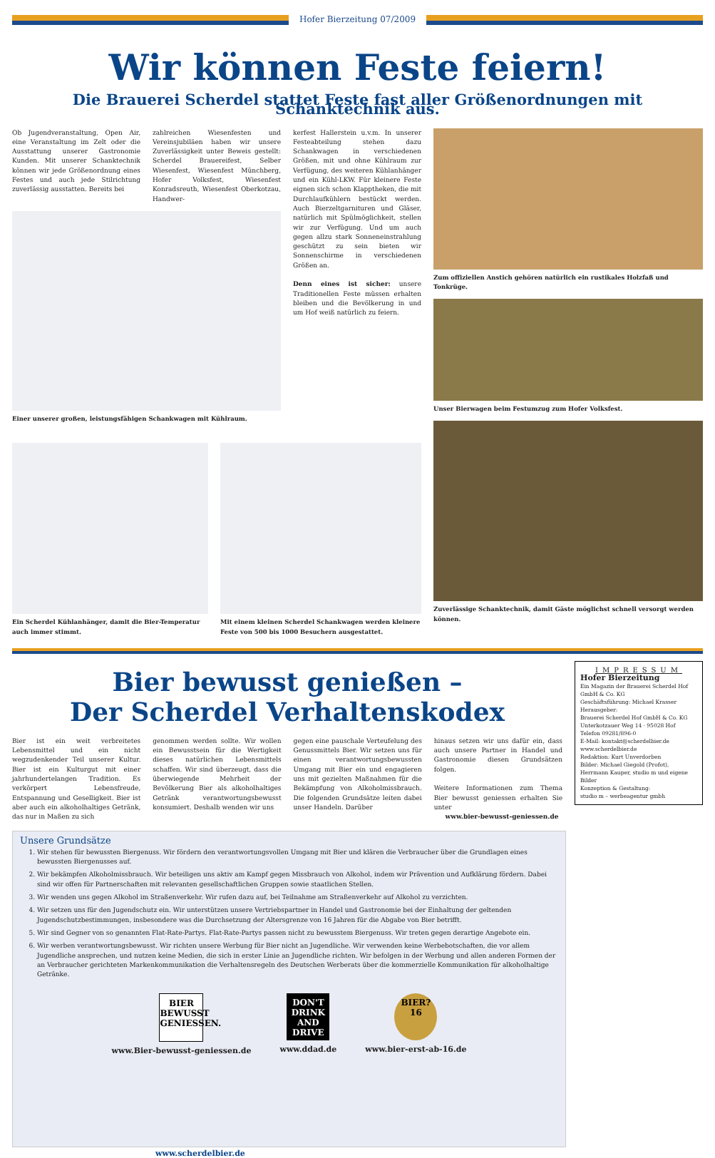Hofer Bierzeitung 07/2009
Wir können Feste feiern!
Die Brauerei Scherdel stattet Feste fast aller Größenordnungen mit Schanktechnik aus.
Ob Jugendveranstaltung, Open Air, eine Veranstaltung im Zelt oder die Ausstattung unserer Gastronomie Kunden. Mit unserer Schanktechnik können wir jede Größenordnung eines Festes und auch jede Stilrichtung zuverlässig ausstatten. Bereits bei
zahlreichen Wiesenfesten und Vereinsjubiläen haben wir unsere Zuverlässigkeit unter Beweis gestellt: Scherdel Brauereifest, Selber Wiesenfest, Wiesenfest Münchberg, Hofer Volksfest, Wiesenfest Konradsreuth, Wiesenfest Oberkotzau, Handwer-
Einer unserer großen, leistungsfähigen Schankwagen mit Kühlraum.
kerfest Hallerstein u.v.m. In unserer Festeabteilung stehen dazu Schankwagen in verschiedenen Größen, mit und ohne Kühlraum zur Verfügung, des weiteren Kühlanhänger und ein Kühl-LKW. Für kleinere Feste eignen sich schon Klapptheken, die mit Durchlaufkühlern bestückt werden. Auch Bierzeltgarnituren und Gläser, natürlich mit Spülmöglichkeit, stellen wir zur Verfügung. Und um auch gegen allzu stark Sonneneinstrahlung geschützt zu sein bieten wir Sonnenschirme in verschiedenen Größen an.
Denn eines ist sicher: unsere Traditionellen Feste müssen erhalten bleiben und die Bevölkerung in und um Hof weiß natürlich zu feiern.
Zum offiziellen Anstich gehören natürlich ein rustikales Holzfaß und Tonkrüge.
Unser Bierwagen beim Festumzug zum Hofer Volksfest.
Zuverlässige Schanktechnik, damit Gäste möglichst schnell versorgt werden können.
Ein Scherdel Kühlanhänger, damit die Bier-Temperatur auch immer stimmt.
Mit einem kleinen Scherdel Schankwagen werden kleinere Feste von 500 bis 1000 Besuchern ausgestattet.
Bier bewusst genießen –
Der Scherdel Verhaltenskodex
Bier ist ein weit verbreitetes Lebensmittel und ein nicht wegzudenkender Teil unserer Kultur. Bier ist ein Kulturgut mit einer jahrhundertelangen Tradition. Es verkörpert Lebensfreude, Entspannung und Geselligkeit. Bier ist aber auch ein alkoholhaltiges Getränk, das nur in Maßen zu sich
genommen werden sollte. Wir wollen ein Bewusstsein für die Wertigkeit dieses natürlichen Lebensmittels schaffen. Wir sind überzeugt, dass die überwiegende Mehrheit der Bevölkerung Bier als alkoholhaltiges Getränk verantwortungsbewusst konsumiert. Deshalb wenden wir uns
gegen eine pauschale Verteufelung des Genussmittels Bier. Wir setzen uns für einen verantwortungsbewussten Umgang mit Bier ein und engagieren uns mit gezielten Maßnahmen für die Bekämpfung von Alkoholmissbrauch. Die folgenden Grundsätze leiten dabei unser Handeln. Darüber
hinaus setzen wir uns dafür ein, dass auch unsere Partner in Handel und Gastronomie diesen Grundsätzen folgen.
Weitere Informationen zum Thema Bier bewusst geniessen erhalten Sie unter
www.bier-bewusst-geniessen.de
IMPRESSUM
Hofer Bierzeitung
Ein Magazin der Brauerei Scherdel Hof GmbH & Co. KG
Geschäftsführung: Michael Krasser
Herausgeber:
Brauerei Scherdel Hof GmbH & Co. KG
Unterkotzauer Weg 14 · 95028 Hof
Telefon 09281/896-0
E-Mail: kontakt@scherdelbier.de
www.scherdelbier.de
Redaktion: Kurt Unverdorben
Bilder: Michael Giegold (Profot), Herrmann Kauper, studio m und eigene Bilder
Konzeption & Gestaltung:
studio m – werbeagentur gmbh
Unsere Grundsätze
1. Wir stehen für bewussten Biergenuss. Wir fördern den verantwortungsvollen Umgang mit Bier und klären die Verbraucher über die Grundlagen eines bewussten Biergenusses auf.
2. Wir bekämpfen Alkoholmissbrauch. Wir beteiligen uns aktiv am Kampf gegen Missbrauch von Alkohol, indem wir Prävention und Aufklärung fördern. Dabei sind wir offen für Partnerschaften mit relevanten gesellschaftlichen Gruppen sowie staatlichen Stellen.
3. Wir wenden uns gegen Alkohol im Straßenverkehr. Wir rufen dazu auf, bei Teilnahme am Straßenverkehr auf Alkohol zu verzichten.
4. Wir setzen uns für den Jugendschutz ein. Wir unterstützen unsere Vertriebspartner in Handel und Gastronomie bei der Einhaltung der geltenden Jugendschutzbestimmungen, insbesondere was die Durchsetzung der Altersgrenze von 16 Jahren für die Abgabe von Bier betrifft.
5. Wir sind Gegner von so genannten Flat-Rate-Partys. Flat-Rate-Partys passen nicht zu bewusstem Biergenuss. Wir treten gegen derartige Angebote ein.
6. Wir werben verantwortungsbewusst. Wir richten unsere Werbung für Bier nicht an Jugendliche. Wir verwenden keine Werbebotschaften, die vor allem Jugendliche ansprechen, und nutzen keine Medien, die sich in erster Linie an Jugendliche richten. Wir befolgen in der Werbung und allen anderen Formen der an Verbraucher gerichteten Markenkommunikation die Verhaltensregeln des Deutschen Werberats über die kommerzielle Kommunikation für alkoholhaltige Getränke.
BIER BEWUSST GENIESSEN.
www.Bier-bewusst-geniessen.de
DON'T DRINK AND DRIVE
www.ddad.de
BIER? 16
www.bier-erst-ab-16.de
www.scherdelbier.de